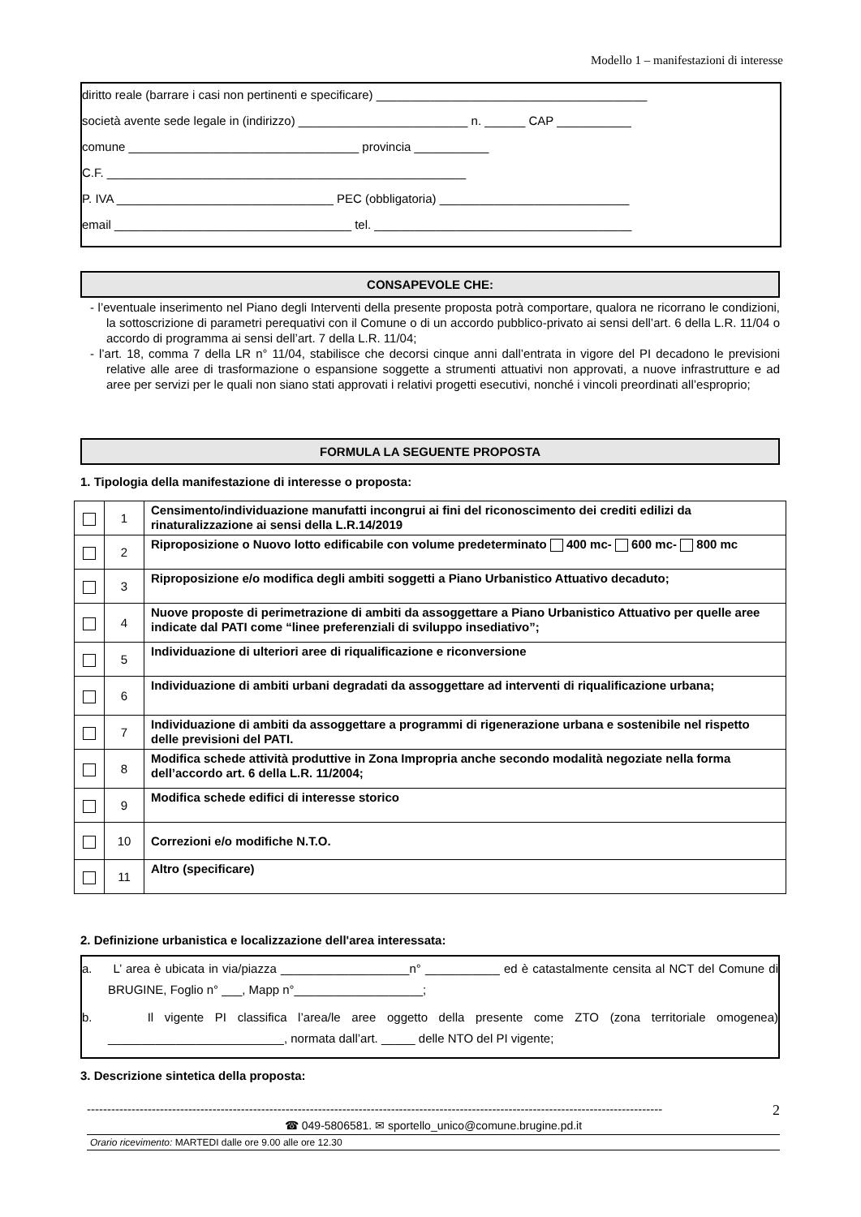Modello 1 – manifestazioni di interesse
diritto reale (barrare i casi non pertinenti e specificare) ________________________________________
società avente sede legale in (indirizzo) _________________________ n. ______ CAP ___________
comune __________________________________ provincia ___________
C.F. _____________________________________________________
P. IVA ________________________________ PEC (obbligatoria) ____________________________
email ___________________________________ tel. ______________________________________
CONSAPEVOLE CHE:
- l’eventuale inserimento nel Piano degli Interventi della presente proposta potrà comportare, qualora ne ricorrano le condizioni, la sottoscrizione di parametri perequativi con il Comune o di un accordo pubblico-privato ai sensi dell’art. 6 della L.R. 11/04 o accordo di programma ai sensi dell’art. 7 della L.R. 11/04;
- l’art. 18, comma 7 della LR n° 11/04, stabilisce che decorsi cinque anni dall’entrata in vigore del PI decadono le previsioni relative alle aree di trasformazione o espansione soggette a strumenti attuativi non approvati, a nuove infrastrutture e ad aree per servizi per le quali non siano stati approvati i relativi progetti esecutivi, nonché i vincoli preordinati all’esproprio;
FORMULA LA SEGUENTE PROPOSTA
1. Tipologia della manifestazione di interesse o proposta:
| | 1 | Censimento/individuazione manufatti incongrui ai fini del riconoscimento dei crediti edilizi da rinaturalizzazione ai sensi della L.R.14/2019 |
| | 2 | Riproposizione o Nuovo lotto edificabile con volume predeterminato 400 mc- 600 mc- 800 mc |
| | 3 | Riproposizione e/o modifica degli ambiti soggetti a Piano Urbanistico Attuativo decaduto; |
| | 4 | Nuove proposte di perimetrazione di ambiti da assoggettare a Piano Urbanistico Attuativo per quelle aree indicate dal PATI come “linee preferenziali di sviluppo insediativo”; |
| | 5 | Individuazione di ulteriori aree di riqualificazione e riconversione |
| | 6 | Individuazione di ambiti urbani degradati da assoggettare ad interventi di riqualificazione urbana; |
| | 7 | Individuazione di ambiti da assoggettare a programmi di rigenerazione urbana e sostenibile nel rispetto delle previsioni del PATI. |
| | 8 | Modifica schede attività produttive in Zona Impropria anche secondo modalità negoziate nella forma dell’accordo art. 6 della L.R. 11/2004; |
| | 9 | Modifica schede edifici di interesse storico |
| | 10 | Correzioni e/o modifiche N.T.O. |
| | 11 | Altro (specificare) |
2. Definizione urbanistica e localizzazione dell'area interessata:
a. L’ area è ubicata in via/piazza ___________________n° ___________ ed è catastalmente censita al NCT del Comune di BRUGINE, Foglio n° ___, Mapp n°___________________;
b. Il vigente PI classifica l’area/le aree oggetto della presente come ZTO (zona territoriale omogenea) __________________________, normata dall’art. _____ delle NTO del PI vigente;
3. Descrizione sintetica della proposta:
---------------------------------------------------------------------------------------------------------------------------------------------- 2
☎ 049-5806581. ✉ sportello_unico@comune.brugine.pd.it
Orario ricevimento: MARTEDI dalle ore 9.00 alle ore 12.30